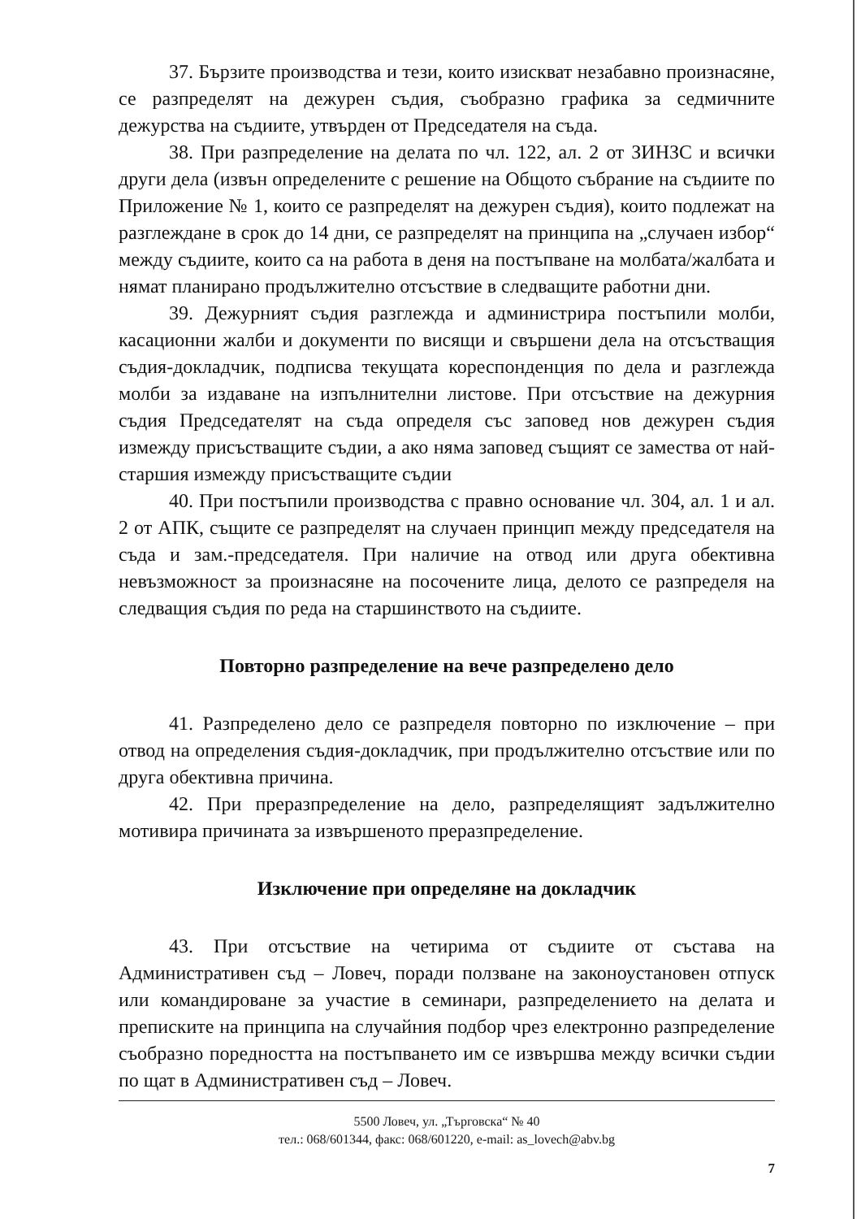37. Бързите производства и тези, които изискват незабавно произнасяне, се разпределят на дежурен съдия, съобразно графика за седмичните дежурства на съдиите, утвърден от Председателя на съда.
38. При разпределение на делата по чл. 122, ал. 2 от ЗИНЗС и всички други дела (извън определените с решение на Общото събрание на съдиите по Приложение № 1, които се разпределят на дежурен съдия), които подлежат на разглеждане в срок до 14 дни, се разпределят на принципа на „случаен избор“ между съдиите, които са на работа в деня на постъпване на молбата/жалбата и нямат планирано продължително отсъствие в следващите работни дни.
39. Дежурният съдия разглежда и администрира постъпили молби, касационни жалби и документи по висящи и свършени дела на отсъстващия съдия-докладчик, подписва текущата кореспонденция по дела и разглежда молби за издаване на изпълнителни листове. При отсъствие на дежурния съдия Председателят на съда определя със заповед нов дежурен съдия измежду присъстващите съдии, а ако няма заповед същият се замества от най-старшия измежду присъстващите съдии
40. При постъпили производства с правно основание чл. 304, ал. 1 и ал. 2 от АПК, същите се разпределят на случаен принцип между председателя на съда и зам.-председателя. При наличие на отвод или друга обективна невъзможност за произнасяне на посочените лица, делото се разпределя на следващия съдия по реда на старшинството на съдиите.
Повторно разпределение на вече разпределено дело
41. Разпределено дело се разпределя повторно по изключение – при отвод на определения съдия-докладчик, при продължително отсъствие или по друга обективна причина.
42. При преразпределение на дело, разпределящият задължително мотивира причината за извършеното преразпределение.
Изключение при определяне на докладчик
43. При отсъствие на четирима от съдиите от състава на Административен съд – Ловеч, поради ползване на законоустановен отпуск или командироване за участие в семинари, разпределението на делата и преписките на принципа на случайния подбор чрез електронно разпределение съобразно поредността на постъпването им се извършва между всички съдии по щат в Административен съд – Ловеч.
5500 Ловеч, ул. „Търговска“ № 40
тел.: 068/601344, факс: 068/601220, e-mail: as_lovech@abv.bg
7